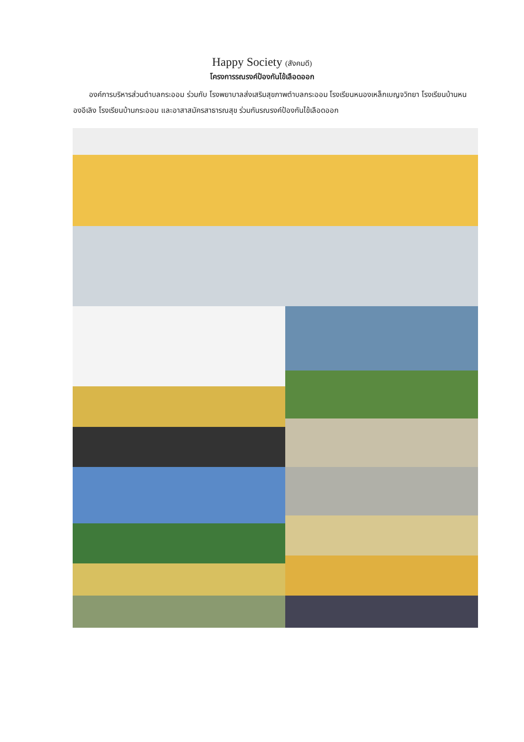Happy Society (สังคมดี)
โครงการรณรงค์ป้องกันไข้เลือดออก
องค์การบริหารส่วนตำบลกระออม ร่วมกับ โรงพยาบาลส่งเสริมสุขภาพตำบลกระออม โรงเรียนหนองเหล็กเบญจวิทยา โรงเรียนบ้านหนองอีเลิง โรงเรียนบ้านกระออม และอาสาสมัครสาธารณสุข ร่วมกันรณรงค์ป้องกันไข้เลือดออก